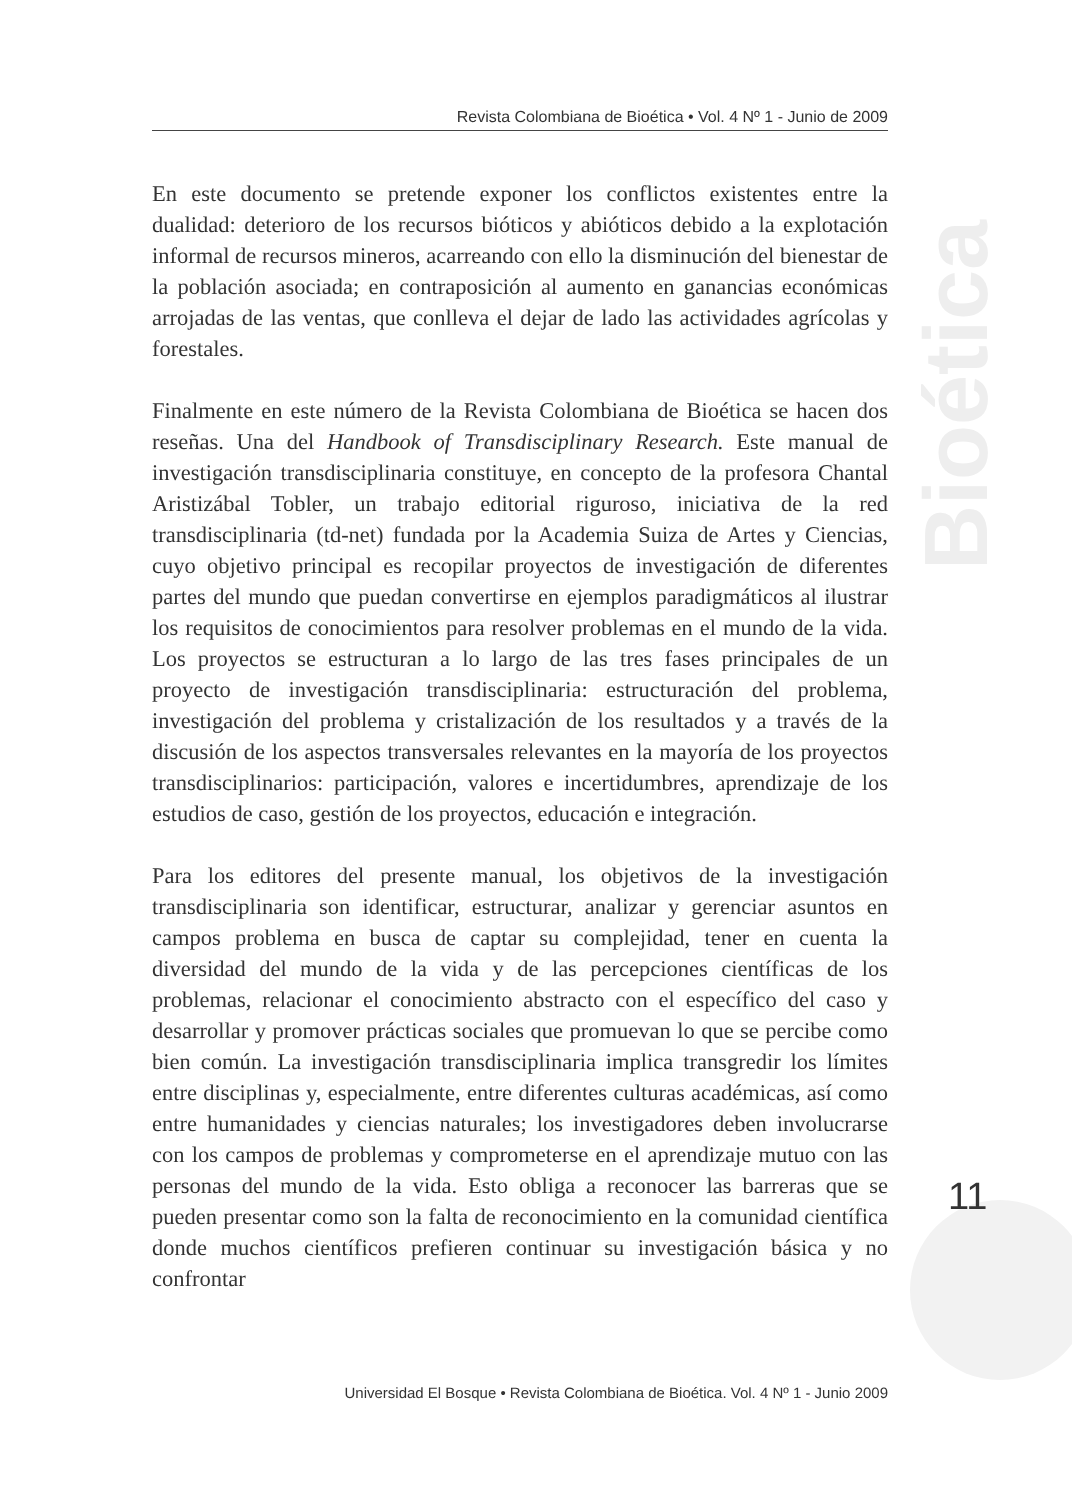Bioética
Revista Colombiana de Bioética • Vol. 4 Nº 1 - Junio de 2009
En este documento se pretende exponer los conflictos existentes entre la dualidad: deterioro de los recursos bióticos y abióticos debido a la explotación informal de recursos mineros, acarreando con ello la disminución del bienestar de la población asociada; en contraposición al aumento en ganancias económicas arrojadas de las ventas, que conlleva el dejar de lado las actividades agrícolas y forestales.
Finalmente en este número de la Revista Colombiana de Bioética se hacen dos reseñas. Una del Handbook of Transdisciplinary Research. Este manual de investigación transdisciplinaria constituye, en concepto de la profesora Chantal Aristizábal Tobler, un trabajo editorial riguroso, iniciativa de la red transdisciplinaria (td-net) fundada por la Academia Suiza de Artes y Ciencias, cuyo objetivo principal es recopilar proyectos de investigación de diferentes partes del mundo que puedan convertirse en ejemplos paradigmáticos al ilustrar los requisitos de conocimientos para resolver problemas en el mundo de la vida. Los proyectos se estructuran a lo largo de las tres fases principales de un proyecto de investigación transdisciplinaria: estructuración del problema, investigación del problema y cristalización de los resultados y a través de la discusión de los aspectos transversales relevantes en la mayoría de los proyectos transdisciplinarios: participación, valores e incertidumbres, aprendizaje de los estudios de caso, gestión de los proyectos, educación e integración.
Para los editores del presente manual, los objetivos de la investigación transdisciplinaria son identificar, estructurar, analizar y gerenciar asuntos en campos problema en busca de captar su complejidad, tener en cuenta la diversidad del mundo de la vida y de las percepciones científicas de los problemas, relacionar el conocimiento abstracto con el específico del caso y desarrollar y promover prácticas sociales que promuevan lo que se percibe como bien común. La investigación transdisciplinaria implica transgredir los límites entre disciplinas y, especialmente, entre diferentes culturas académicas, así como entre humanidades y ciencias naturales; los investigadores deben involucrarse con los campos de problemas y comprometerse en el aprendizaje mutuo con las personas del mundo de la vida. Esto obliga a reconocer las barreras que se pueden presentar como son la falta de reconocimiento en la comunidad científica donde muchos científicos prefieren continuar su investigación básica y no confrontar
11
Universidad El Bosque • Revista Colombiana de Bioética. Vol. 4 Nº 1 - Junio 2009